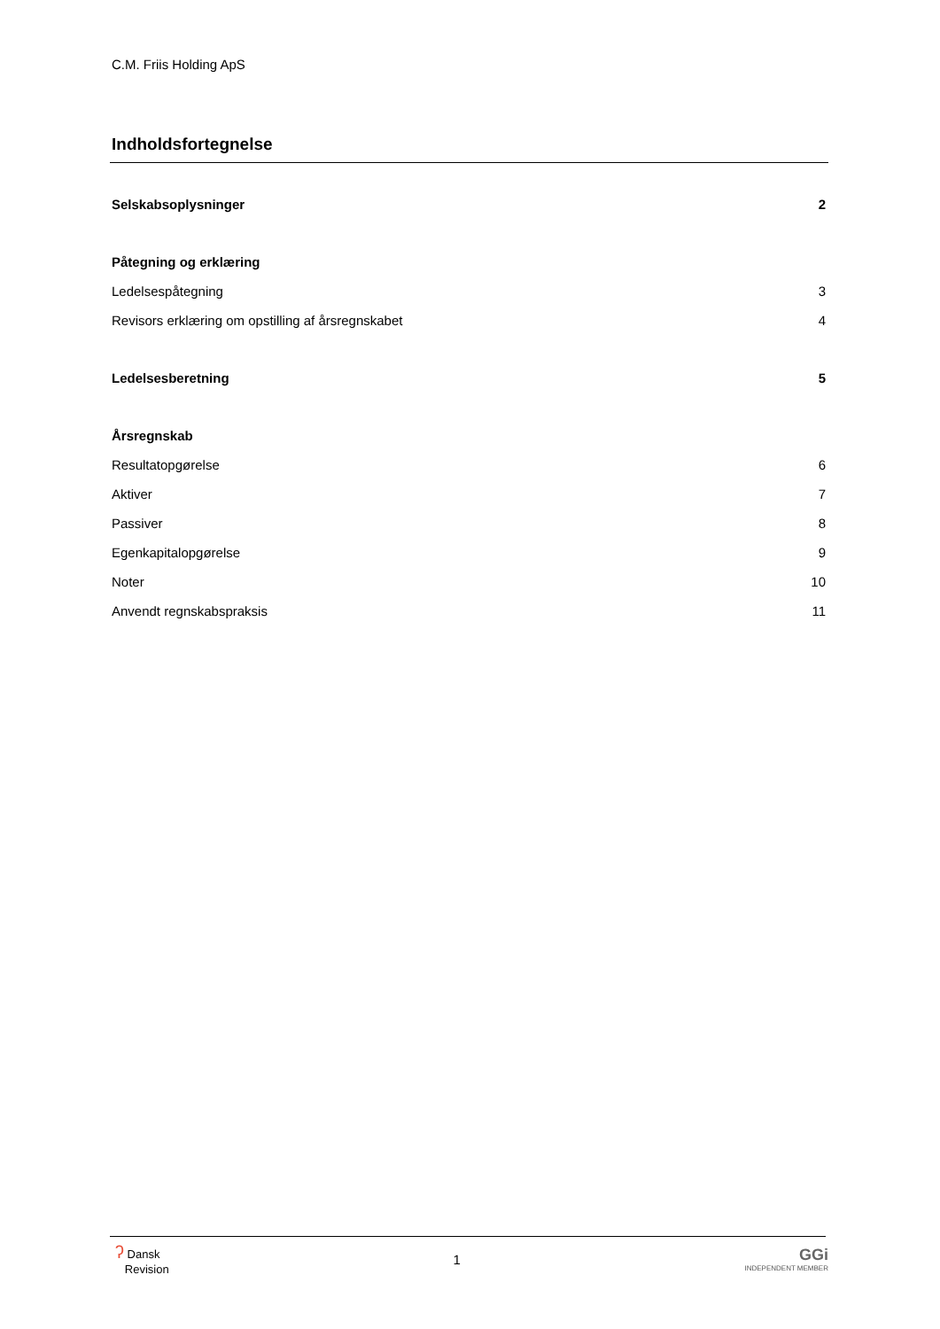C.M. Friis Holding ApS
Indholdsfortegnelse
Selskabsoplysninger 2
Påtegning og erklæring
Ledelsespåtegning 3
Revisors erklæring om opstilling af årsregnskabet 4
Ledelsesberetning 5
Årsregnskab
Resultatopgørelse 6
Aktiver 7
Passiver 8
Egenkapitalopgørelse 9
Noter 10
Anvendt regnskabspraksis 11
ʔ Dansk
Revision
1
GGi
INDEPENDENT MEMBER